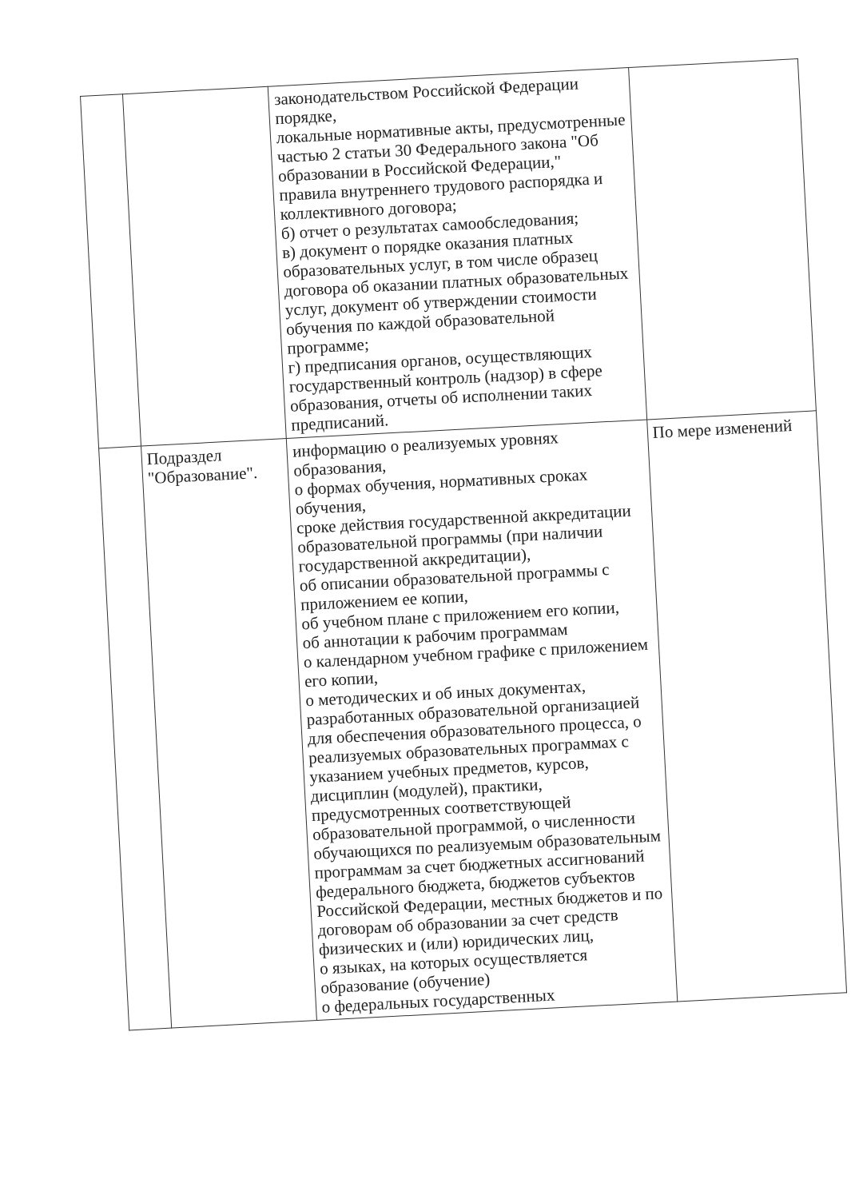| | | законодательством Российской Федерации порядке, локальные нормативные акты, предусмотренные частью 2 статьи 30 Федерального закона "Об образовании в Российской Федерации," правила внутреннего трудового распорядка и коллективного договора; б) отчет о результатах самообследования; в) документ о порядке оказания платных образовательных услуг, в том числе образец договора об оказании платных образовательных услуг, документ об утверждении стоимости обучения по каждой образовательной программе; г) предписания органов, осуществляющих государственный контроль (надзор) в сфере образования, отчеты об исполнении таких предписаний. | |
| | Подраздел "Образование". | информацию о реализуемых уровнях образования, о формах обучения, нормативных сроках обучения, сроке действия государственной аккредитации образовательной программы (при наличии государственной аккредитации), об описании образовательной программы с приложением ее копии, об учебном плане с приложением его копии, об аннотации к рабочим программам о календарном учебном графике с приложением его копии, о методических и об иных документах, разработанных образовательной организацией для обеспечения образовательного процесса, о реализуемых образовательных программах с указанием учебных предметов, курсов, дисциплин (модулей), практики, предусмотренных соответствующей образовательной программой, о численности обучающихся по реализуемым образовательным программам за счет бюджетных ассигнований федерального бюджета, бюджетов субъектов Российской Федерации, местных бюджетов и по договорам об образовании за счет средств физических и (или) юридических лиц, о языках, на которых осуществляется образование (обучение) о федеральных государственных | По мере изменений |